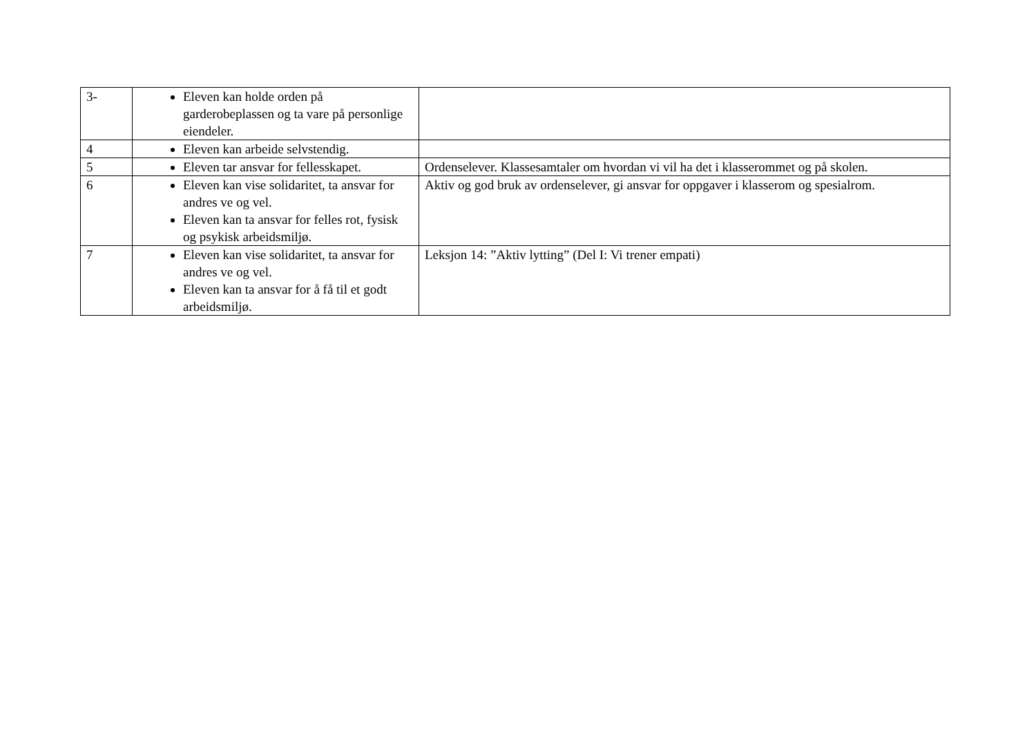| 3- | Eleven kan holde orden på garderobeplassen og ta vare på personlige eiendeler. | |
| 4 | Eleven kan arbeide selvstendig. | |
| 5 | Eleven tar ansvar for fellesskapet. | Ordenselever. Klassesamtaler om hvordan vi vil ha det i klasserommet og på skolen. |
| 6 | Eleven kan vise solidaritet, ta ansvar for andres ve og vel. Eleven kan ta ansvar for felles rot, fysisk og psykisk arbeidsmiljø. | Aktiv og god bruk av ordenselever, gi ansvar for oppgaver i klasserom og spesialrom. |
| 7 | Eleven kan vise solidaritet, ta ansvar for andres ve og vel. Eleven kan ta ansvar for å få til et godt arbeidsmiljø. | Leksjon 14: ”Aktiv lytting” (Del I: Vi trener empati) |